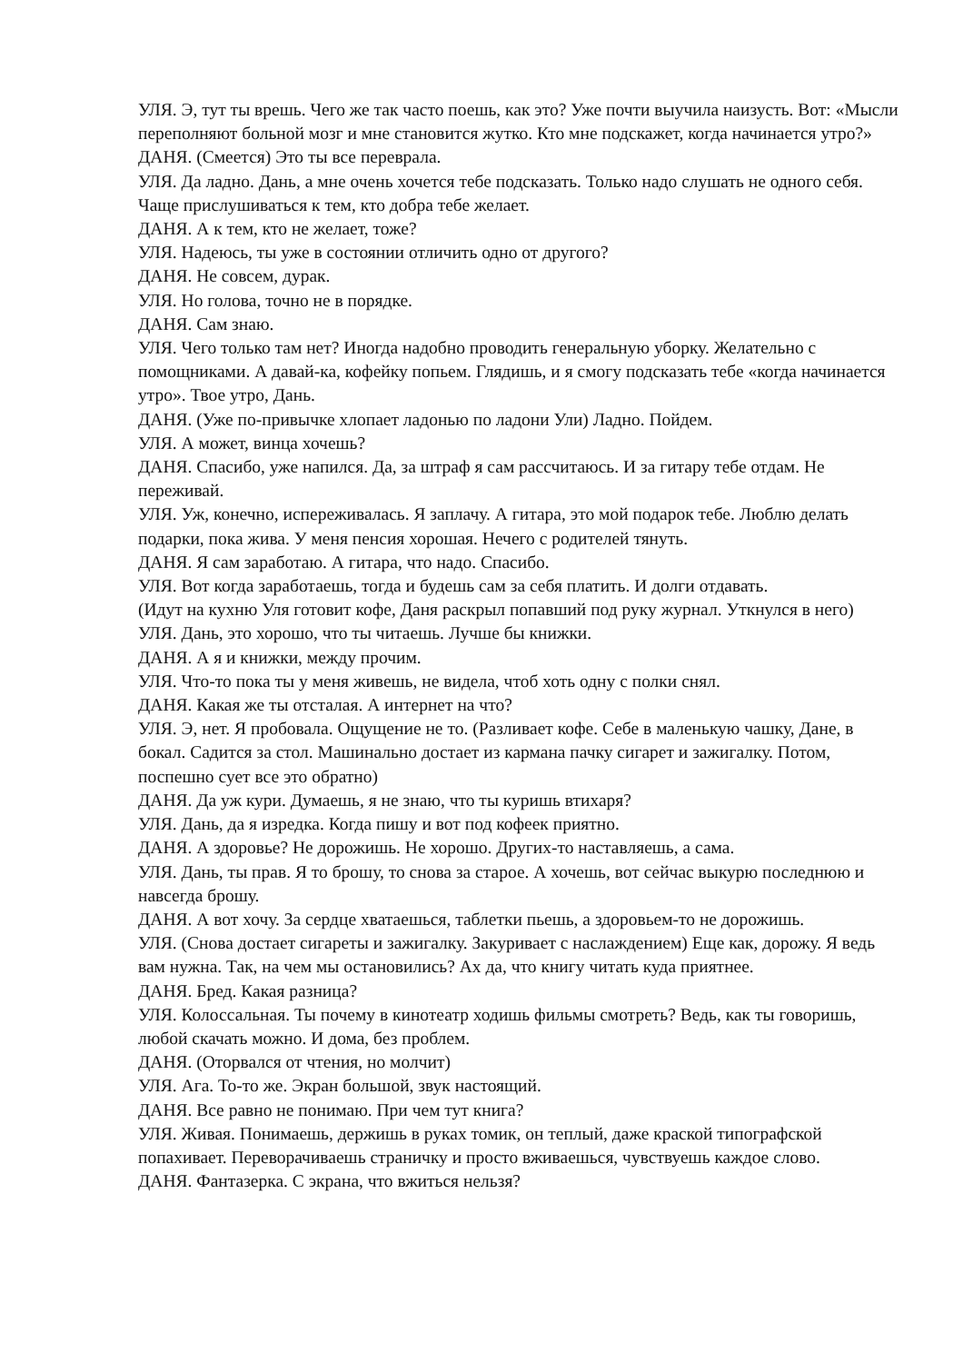УЛЯ. Э, тут ты врешь. Чего же так часто поешь, как это? Уже почти выучила наизусть. Вот: «Мысли переполняют больной мозг и мне становится жутко. Кто мне подскажет, когда начинается утро?»
ДАНЯ. (Смеется) Это ты все переврала.
УЛЯ. Да ладно. Дань, а мне очень хочется тебе подсказать. Только надо слушать не одного себя. Чаще прислушиваться к тем, кто добра тебе желает.
ДАНЯ. А к тем, кто не желает, тоже?
УЛЯ. Надеюсь, ты уже в состоянии отличить одно от другого?
ДАНЯ. Не совсем, дурак.
УЛЯ. Но голова, точно не в порядке.
ДАНЯ. Сам знаю.
УЛЯ. Чего только там нет? Иногда надобно проводить генеральную уборку. Желательно с помощниками. А давай-ка, кофейку попьем. Глядишь, и я смогу подсказать тебе «когда начинается утро». Твое утро, Дань.
ДАНЯ. (Уже по-привычке хлопает ладонью по ладони Ули) Ладно. Пойдем.
УЛЯ. А может, винца хочешь?
ДАНЯ. Спасибо, уже напился. Да, за штраф я сам рассчитаюсь. И за гитару тебе отдам. Не переживай.
УЛЯ. Уж, конечно, испереживалась. Я заплачу. А гитара, это мой подарок тебе. Люблю делать подарки, пока жива. У меня пенсия хорошая. Нечего с родителей тянуть.
ДАНЯ. Я сам заработаю. А гитара, что надо. Спасибо.
УЛЯ. Вот когда заработаешь, тогда и будешь сам за себя платить. И долги отдавать.
(Идут на кухню Уля готовит кофе, Даня раскрыл попавший под руку журнал. Уткнулся в него)
УЛЯ. Дань, это хорошо, что ты читаешь. Лучше бы книжки.
ДАНЯ. А я и книжки, между прочим.
УЛЯ. Что-то пока ты у меня живешь, не видела, чтоб хоть одну с полки снял.
ДАНЯ. Какая же ты отсталая. А интернет на что?
УЛЯ. Э, нет. Я пробовала. Ощущение не то. (Разливает кофе. Себе в маленькую чашку, Дане, в бокал. Садится за стол. Машинально достает из кармана пачку сигарет и зажигалку. Потом, поспешно сует все это обратно)
ДАНЯ. Да уж кури. Думаешь, я не знаю, что ты куришь втихаря?
УЛЯ. Дань, да я изредка. Когда пишу и вот под кофеек приятно.
ДАНЯ. А здоровье? Не дорожишь. Не хорошо. Других-то наставляешь, а сама.
УЛЯ. Дань, ты прав. Я то брошу, то снова за старое. А хочешь, вот сейчас выкурю последнюю и навсегда брошу.
ДАНЯ. А вот хочу. За сердце хватаешься, таблетки пьешь, а здоровьем-то не дорожишь.
УЛЯ. (Снова достает сигареты и зажигалку. Закуривает с наслаждением) Еще как, дорожу. Я ведь вам нужна. Так, на чем мы остановились? Ах да, что книгу читать куда приятнее.
ДАНЯ. Бред. Какая разница?
УЛЯ. Колоссальная. Ты почему в кинотеатр ходишь фильмы смотреть? Ведь, как ты говоришь, любой скачать можно. И дома, без проблем.
ДАНЯ. (Оторвался от чтения, но молчит)
УЛЯ. Ага. То-то же. Экран большой, звук настоящий.
ДАНЯ. Все равно не понимаю. При чем тут книга?
УЛЯ. Живая. Понимаешь, держишь в руках томик, он теплый, даже краской типографской попахивает. Переворачиваешь страничку и просто вживаешься, чувствуешь каждое слово.
ДАНЯ. Фантазерка. С экрана, что вжиться нельзя?